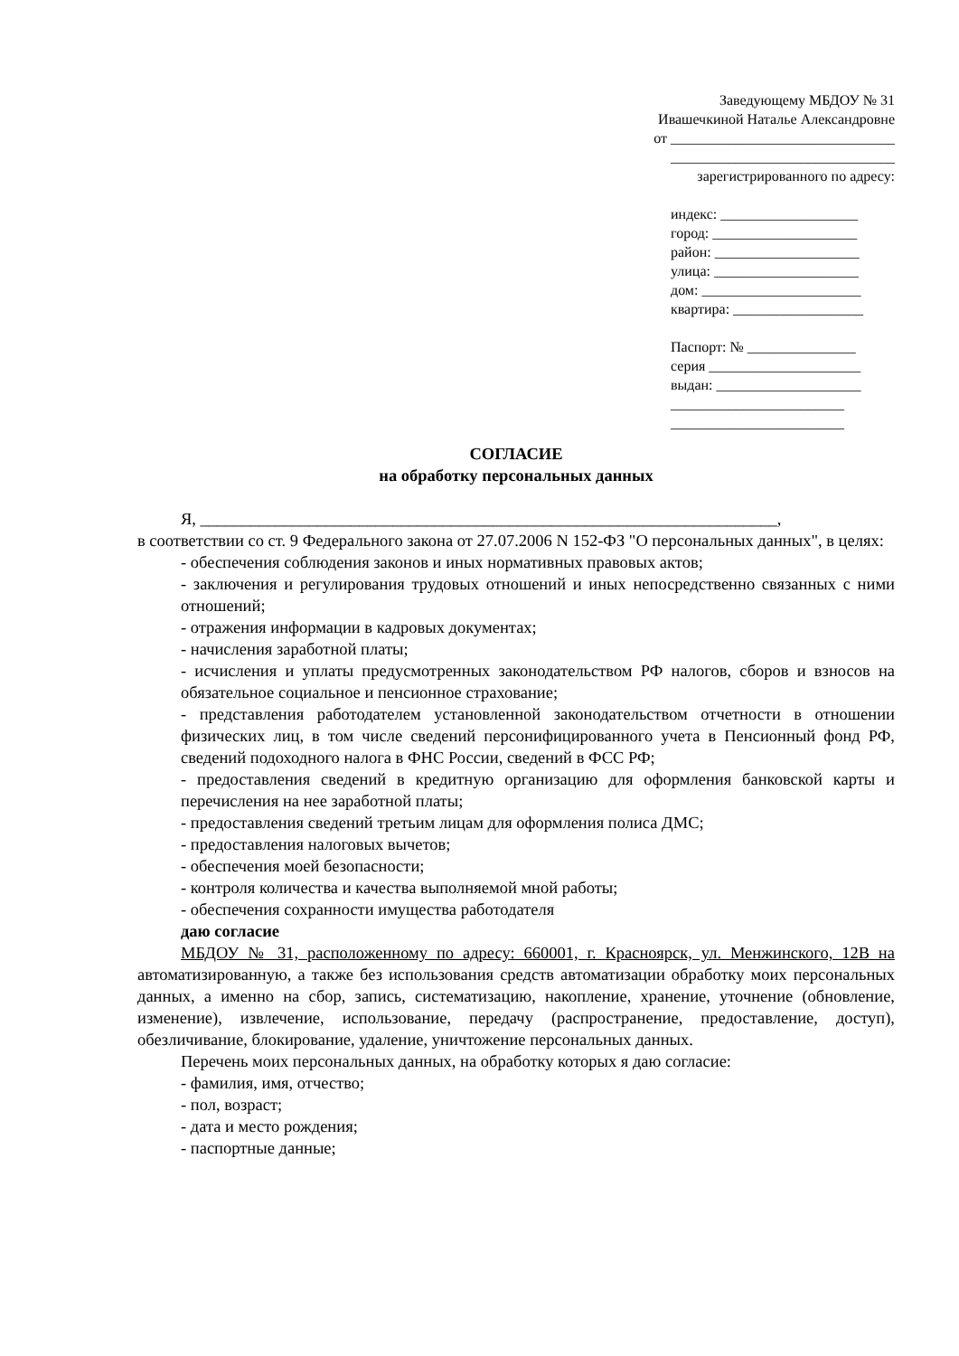Заведующему МБДОУ № 31
Ивашечкиной Наталье Александровне
от _______________________________
_______________________________
зарегистрированного по адресу:
индекс: ___________________
город: ____________________
район: ____________________
улица: ____________________
дом: ______________________
квартира: __________________
Паспорт: № _______________
серия _____________________
выдан: ____________________
________________________
________________________
СОГЛАСИЕ
на обработку персональных данных
Я, _____________________________________________________________________,
в соответствии со ст. 9 Федерального закона от 27.07.2006 N 152-ФЗ "О персональных данных", в целях:
- обеспечения соблюдения законов и иных нормативных правовых актов;
- заключения и регулирования трудовых отношений и иных непосредственно связанных с ними отношений;
- отражения информации в кадровых документах;
- начисления заработной платы;
- исчисления и уплаты предусмотренных законодательством РФ налогов, сборов и взносов на обязательное социальное и пенсионное страхование;
- представления работодателем установленной законодательством отчетности в отношении физических лиц, в том числе сведений персонифицированного учета в Пенсионный фонд РФ, сведений подоходного налога в ФНС России, сведений в ФСС РФ;
- предоставления сведений в кредитную организацию для оформления банковской карты и перечисления на нее заработной платы;
- предоставления сведений третьим лицам для оформления полиса ДМС;
- предоставления налоговых вычетов;
- обеспечения моей безопасности;
- контроля количества и качества выполняемой мной работы;
- обеспечения сохранности имущества работодателя
даю согласие
МБДОУ № 31, расположенному по адресу: 660001, г. Красноярск, ул. Менжинского, 12В на автоматизированную, а также без использования средств автоматизации обработку моих персональных данных, а именно на сбор, запись, систематизацию, накопление, хранение, уточнение (обновление, изменение), извлечение, использование, передачу (распространение, предоставление, доступ), обезличивание, блокирование, удаление, уничтожение персональных данных.
Перечень моих персональных данных, на обработку которых я даю согласие:
- фамилия, имя, отчество;
- пол, возраст;
- дата и место рождения;
- паспортные данные;